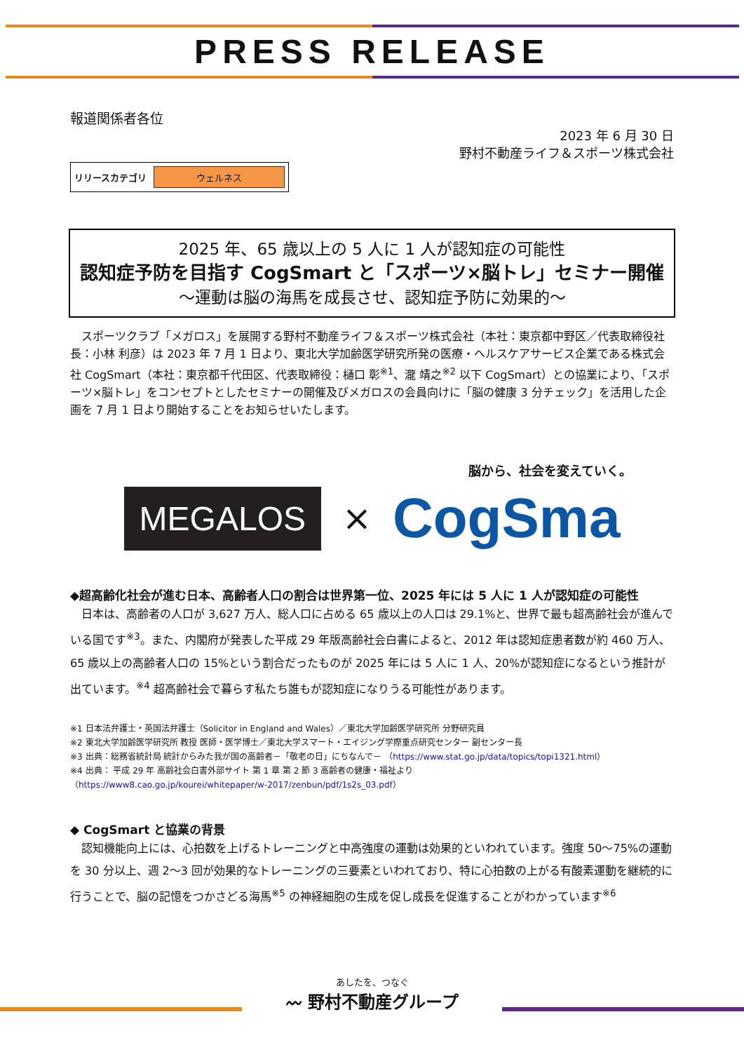PRESS RELEASE
報道関係者各位
2023 年 6 月 30 日
野村不動産ライフ＆スポーツ株式会社
リリースカテゴリ ウェルネス
2025 年、65 歳以上の 5 人に 1 人が認知症の可能性
認知症予防を目指す CogSmart と「スポーツ×脳トレ」セミナー開催
～運動は脳の海馬を成長させ、認知症予防に効果的～
　スポーツクラブ「メガロス」を展開する野村不動産ライフ＆スポーツ株式会社（本社：東京都中野区／代表取締役社長：小林 利彦）は 2023 年 7 月 1 日より、東北大学加齢医学研究所発の医療・ヘルスケアサービス企業である株式会社 CogSmart（本社：東京都千代田区、代表取締役：樋口 彰<sup>※1</sup>、瀧 靖之<sup>※2</sup> 以下 CogSmart）との協業により、「スポーツ×脳トレ」をコンセプトとしたセミナーの開催及びメガロスの会員向けに「脳の健康 3 分チェック」を活用した企画を 7 月 1 日より開始することをお知らせいたします。
脳から、社会を変えていく。
MEGALOS
×
CogSma
◆超高齢化社会が進む日本、高齢者人口の割合は世界第一位、2025 年には 5 人に 1 人が認知症の可能性
　日本は、高齢者の人口が 3,627 万人、総人口に占める 65 歳以上の人口は 29.1%と、世界で最も超高齢社会が進んでいる国です<sup>※3</sup>。また、内閣府が発表した平成 29 年版高齢社会白書によると、2012 年は認知症患者数が約 460 万人、65 歳以上の高齢者人口の 15%という割合だったものが 2025 年には 5 人に 1 人、20%が認知症になるという推計が出ています。<sup>※4</sup> 超高齢社会で暮らす私たち誰もが認知症になりうる可能性があります。
※1 日本法弁護士・英国法弁護士（Solicitor in England and Wales）／東北大学加齢医学研究所 分野研究員
※2 東北大学加齢医学研究所 教授 医師・医学博士／東北大学スマート・エイジング学際重点研究センター 副センター長
※3 出典：総務省統計局 統計からみた我が国の高齢者－「敬老の日」にちなんで－ （https://www.stat.go.jp/data/topics/topi1321.html）
※4 出典： 平成 29 年 高齢社会白書外部サイト 第 1 章 第 2 節 3 高齢者の健康・福祉より
（https://www8.cao.go.jp/kourei/whitepaper/w-2017/zenbun/pdf/1s2s_03.pdf）
◆ CogSmart と協業の背景
　認知機能向上には、心拍数を上げるトレーニングと中高強度の運動は効果的といわれています。強度 50～75%の運動を 30 分以上、週 2～3 回が効果的なトレーニングの三要素といわれており、特に心拍数の上がる有酸素運動を継続的に行うことで、脳の記憶をつかさどる海馬<sup>※5</sup> の神経細胞の生成を促し成長を促進することがわかっています<sup>※6</sup>
あしたを、つなぐ
〰 野村不動産グループ